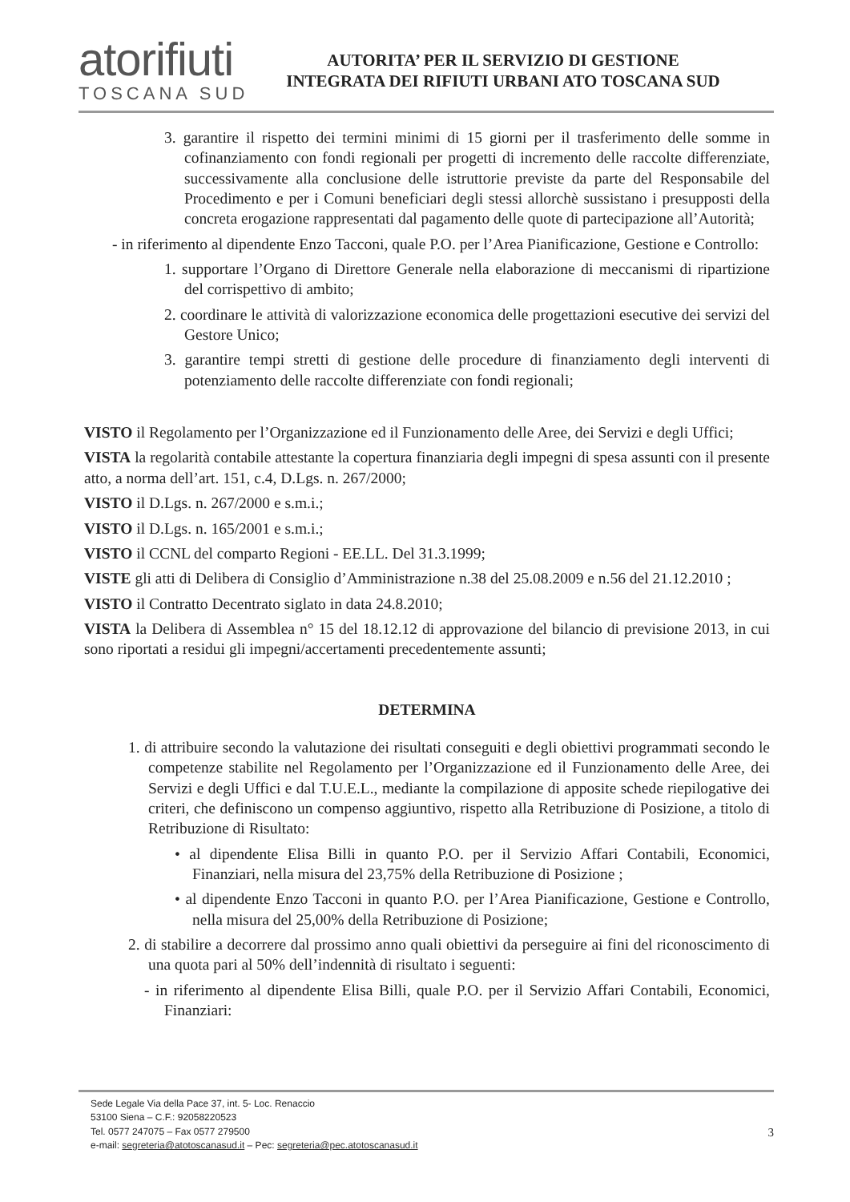atorifiuti
TOSCANA SUD
AUTORITA’ PER IL SERVIZIO DI GESTIONE
INTEGRATA DEI RIFIUTI URBANI ATO TOSCANA SUD
3. garantire il rispetto dei termini minimi di 15 giorni per il trasferimento delle somme in cofinanziamento con fondi regionali per progetti di incremento delle raccolte differenziate, successivamente alla conclusione delle istruttorie previste da parte del Responsabile del Procedimento e per i Comuni beneficiari degli stessi allorchè sussistano i presupposti della concreta erogazione rappresentati dal pagamento delle quote di partecipazione all’Autorità;
- in riferimento al dipendente Enzo Tacconi, quale P.O. per l’Area Pianificazione, Gestione e Controllo:
1. supportare l’Organo di Direttore Generale nella elaborazione di meccanismi di ripartizione del corrispettivo di ambito;
2. coordinare le attività di valorizzazione economica delle progettazioni esecutive dei servizi del Gestore Unico;
3. garantire tempi stretti di gestione delle procedure di finanziamento degli interventi di potenziamento delle raccolte differenziate con fondi regionali;
VISTO il Regolamento per l’Organizzazione ed il Funzionamento delle Aree, dei Servizi e degli Uffici;
VISTA la regolarità contabile attestante la copertura finanziaria degli impegni di spesa assunti con il presente atto, a norma dell’art. 151, c.4, D.Lgs. n. 267/2000;
VISTO il D.Lgs. n. 267/2000 e s.m.i.;
VISTO il D.Lgs. n. 165/2001 e s.m.i.;
VISTO il CCNL del comparto Regioni - EE.LL. Del 31.3.1999;
VISTE gli atti di Delibera di Consiglio d’Amministrazione n.38 del 25.08.2009 e n.56 del 21.12.2010 ;
VISTO il Contratto Decentrato siglato in data 24.8.2010;
VISTA la Delibera di Assemblea n° 15 del 18.12.12 di approvazione del bilancio di previsione 2013, in cui sono riportati a residui gli impegni/accertamenti precedentemente assunti;
DETERMINA
1. di attribuire secondo la valutazione dei risultati conseguiti e degli obiettivi programmati secondo le competenze stabilite nel Regolamento per l’Organizzazione ed il Funzionamento delle Aree, dei Servizi e degli Uffici e dal T.U.E.L., mediante la compilazione di apposite schede riepilogative dei criteri, che definiscono un compenso aggiuntivo, rispetto alla Retribuzione di Posizione, a titolo di Retribuzione di Risultato:
• al dipendente Elisa Billi in quanto P.O. per il Servizio Affari Contabili, Economici, Finanziari, nella misura del 23,75% della Retribuzione di Posizione ;
• al dipendente Enzo Tacconi in quanto P.O. per l’Area Pianificazione, Gestione e Controllo, nella misura del 25,00% della Retribuzione di Posizione;
2. di stabilire a decorrere dal prossimo anno quali obiettivi da perseguire ai fini del riconoscimento di una quota pari al 50% dell’indennità di risultato i seguenti:
- in riferimento al dipendente Elisa Billi, quale P.O. per il Servizio Affari Contabili, Economici, Finanziari:
Sede Legale Via della Pace 37, int. 5- Loc. Renaccio
53100 Siena – C.F.: 92058220523
Tel. 0577 247075 – Fax 0577 279500
e-mail: segreteria@atotoscanasud.it – Pec: segreteria@pec.atotoscanasud.it
3